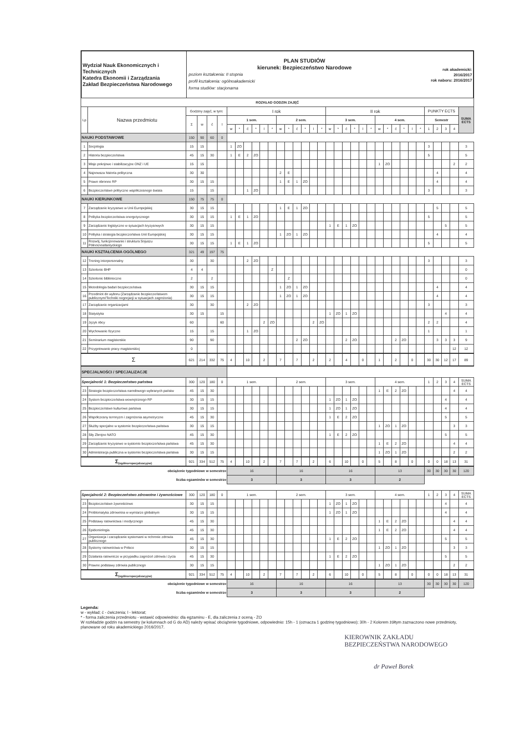Wydział Nauk Ekonomicznych i Technicznych
Katedra Ekonomii i Zarządzania
Zakład Bezpieczeństwa Narodowego
PLAN STUDIÓW
kierunek: Bezpieczeństwo Narodowe
poziom kształcenia: II stopnia
profil kształcenia: ogólnoakademicki
forma studiów: stacjonarna
rok akademicki:
2016/2017
rok naboru: 2016/2017
| ROZKŁAD GODZIN ZAJĘĆ | | | | | | | | | | | | | | | | | | | | | | | | | | | | | | | | | | |
| --- | --- | --- | --- | --- | --- | --- | --- | --- | --- | --- | --- | --- | --- | --- | --- | --- | --- | --- | --- | --- | --- | --- | --- | --- | --- | --- | --- | --- | --- | --- | --- | --- | --- | --- |
| Lp | Nazwa przedmiotu | Godziny zajęć, w tym: | | | | I rok | | | | | | | | | | | | II rok | | | | | | | | | | | | PUNKTY ECTS | | | | SUMA ECTS |
| | | Σ | w | ć | l | 1 sem. | | | | | | 2 sem. | | | | | | 3 sem. | | | | | | 4 sem. | | | | | | Semestr | | | | |
| | | | | | | w | * | ć | * | l | * | w | * | ć | * | l | * | w | * | ć | * | l | * | w | * | ć | * | l | * | 1 | 2 | 3 | 4 | |
| NAUKI PODSTAWOWE | | 150 | 90 | 60 | 0 | | | | | | | | | | | | | | | | | | | | | | | | | | | | | |
| 1 | Socjologia | 15 | 15 | | | 1 | ZO | | | | | | | | | | | | | | | | | | | | | | | 3 | | | | 3 |
| 2 | Historia bezpieczeństwa | 45 | 15 | 30 | | 1 | E | 2 | ZO | | | | | | | | | | | | | | | | | | | | | 5 | | | | 5 |
| 3 | Misje pokojowe i stabilizacyjne ONZ i UE | 15 | 15 | | | | | | | | | | | | | | | | | | | | | 1 | ZO | | | | | | | | 2 | 2 |
| 4 | Najnowsza historia polityczna | 30 | 30 | | | | | | | | | 2 | E | | | | | | | | | | | | | | | | | | 4 | | | 4 |
| 5 | Prawo obronne RP | 30 | 15 | 15 | | | | | | | | 1 | E | 1 | ZO | | | | | | | | | | | | | | | | 4 | | | 4 |
| 6 | Bezpieczeństwo polityczne współczesnego świata | 15 | | 15 | | | | 1 | ZO | | | | | | | | | | | | | | | | | | | | | 3 | | | | 3 |
| NAUKI KIERUNKOWE | | 150 | 75 | 75 | 0 | | | | | | | | | | | | | | | | | | | | | | | | | | | | | |
| 7 | Zarządzanie kryzysowe w Unii Europejskiej | 30 | 15 | 15 | | | | | | | | 1 | E | 1 | ZO | | | | | | | | | | | | | | | | 5 | | | 5 |
| 8 | Polityka bezpieczeństwa energetycznego | 30 | 15 | 15 | | 1 | E | 1 | ZO | | | | | | | | | | | | | | | | | | | | | 5 | | | | 5 |
| 9 | Zarządzanie logistyczne w sytuacjach kryzysowych | 30 | 15 | 15 | | | | | | | | | | | | | | 1 | E | 1 | ZO | | | | | | | | | | | 5 | | 5 |
| 10 | Polityka i strategia bezpieczeństwa Unii Europejskiej | 30 | 15 | 15 | | | | | | | | 1 | ZO | 1 | ZO | | | | | | | | | | | | | | | | 4 | | | 4 |
| 11 | Rozwój, funkcjonowanie i struktura Sojuszu Północnoatlantyckiego | 30 | 15 | 15 | | 1 | E | 1 | ZO | | | | | | | | | | | | | | | | | | | | | 5 | | | | 5 |
| NAUKI KSZTAŁCENIA OGÓLNEGO | | 321 | 49 | 197 | 75 | | | | | | | | | | | | | | | | | | | | | | | | | | | | | |
| 12 | Trening interpersonalny | 30 | | 30 | | | | 2 | ZO | | | | | | | | | | | | | | | | | | | | | 3 | | | | 3 |
| 13 | Szkolenie BHP | 4 | 4 | | | | | | | | Z | | | | | | | | | | | | | | | | | | | | | | | 0 |
| 14 | Szkolenie biblioteczne | 2 | | 2 | | | | | | | | | Z | | | | | | | | | | | | | | | | | | | | | 0 |
| 15 | Metodologia badań bezpieczeństwa | 30 | 15 | 15 | | | | | | | | 1 | ZO | 1 | ZO | | | | | | | | | | | | | | | | 4 | | | 4 |
| 16 | Przedmiot do wyboru (Zarządzanie bezpieczeństwem publicznym/Techniki negocjacji w sytuacjach zagrożenia) | 30 | 15 | 15 | | | | | | | | 1 | ZO | 1 | ZO | | | | | | | | | | | | | | | | 4 | | | 4 |
| 17 | Zarządzanie organizacjami | 30 | | 30 | | | | 2 | ZO | | | | | | | | | | | | | | | | | | | | | 3 | | | | 3 |
| 18 | Statystyka | 30 | 15 | | 15 | | | | | | | | | | | | | 1 | ZO | 1 | ZO | | | | | | | | | | | 4 | | 4 |
| 19 | Język obcy | 60 | | | 60 | | | | | 2 | ZO | | | | | 2 | ZO | | | | | | | | | | | | | 2 | 2 | | | 4 |
| 20 | Wychowanie fizyczne | 15 | | 15 | | | | 1 | ZO | | | | | | | | | | | | | | | | | | | | | 1 | | | | 1 |
| 21 | Seminarium magisterskie | 90 | | 90 | | | | | | | | | | 2 | ZO | | | | | 2 | ZO | | | | | 2 | ZO | | | | 3 | 3 | 3 | 9 |
| 22 | Przygotowanie pracy magisterskiej | 0 | | | | | | | | | | | | | | | | | | | | | | | | | | | | | | | 12 | 12 |
| Σ | | 621 | 214 | 332 | 75 | 4 | | 10 | | 2 | | 7 | | 7 | | 2 | | 2 | | 4 | | 0 | | 1 | | 2 | | 0 | | 30 | 30 | 12 | 17 | 89 |
| SPECJALNOŚCI / SPECJALIZACJE | | | | | | | | | | | | | | | | | | | | | | | | | | | | | | | | | | |
| Specjalność 1: Bezpieczeństwo państwa | | 300 | 120 | 180 | 0 | 1 sem. | | | | | | 2 sem. | | | | | | 3 sem. | | | | | | 4 sem. | | | | | | 1 | 2 | 3 | 4 | SUMA ECTS |
| 23 | Strategie bezpieczeństwa narodowego wybranych państw | 45 | 15 | 30 | | | | | | | | | | | | | | | | | | | | 1 | E | 2 | ZO | | | | | | 4 | 4 |
| 24 | System bezpieczeństwa wewnętrznego RP | 30 | 15 | 15 | | | | | | | | | | | | | | 1 | ZO | 1 | ZO | | | | | | | | | | | 4 | | 4 |
| 25 | Bezpieczeństwo kulturowe państwa | 30 | 15 | 15 | | | | | | | | | | | | | | 1 | ZO | 1 | ZO | | | | | | | | | | | 4 | | 4 |
| 26 | Współczesny terroryzm i zagrożenia asymetryczne | 45 | 15 | 30 | | | | | | | | | | | | | | 1 | E | 2 | ZO | | | | | | | | | | | 5 | | 5 |
| 27 | Służby specjalne w systemie bezpieczeństwa państwa | 30 | 15 | 15 | | | | | | | | | | | | | | | | | | | | 1 | ZO | 1 | ZO | | | | | | 3 | 3 |
| 28 | Siły Zbrojne NATO | 45 | 15 | 30 | | | | | | | | | | | | | | 1 | E | 2 | ZO | | | | | | | | | | | 5 | | 5 |
| 29 | Zarządzanie kryzysowe w systemie bezpieczeństwa państwa | 45 | 15 | 30 | | | | | | | | | | | | | | | | | | | | 1 | E | 2 | ZO | | | | | | 4 | 4 |
| 30 | Administracja publiczna w systemie bezpieczeństwa państwa | 30 | 15 | 15 | | | | | | | | | | | | | | | | | | | | 1 | ZO | 1 | ZO | | | | | | 2 | 2 |
| Σ<sub>(ogólna+specjalizacyjne)</sub> | | 921 | 334 | 512 | 75 | 4 | | 10 | | 2 | | 7 | | 7 | | 2 | | 6 | | 10 | | 0 | | 5 | | 8 | | 0 | | 0 | 0 | 18 | 13 | 31 |
| obciążenie tygodniowe w semestrze | | | | | | 16 | | | | | | 16 | | | | | | 16 | | | | | | 13 | | | | | | 30 | 30 | 30 | 30 | 120 |
| liczba egzaminów w semestrze | | | | | | 3 | | | | | | 3 | | | | | | 3 | | | | | | 2 | | | | | | | | | | |
| Specjalność 2: Bezpieczeństwo zdrowotne i żywnościowe | | 300 | 120 | 180 | 0 | 1 sem. | | | | | | 2 sem. | | | | | | 3 sem. | | | | | | 4 sem. | | | | | | 1 | 2 | 3 | 4 | SUMA ECTS |
| 23 | Bezpieczeństwo żywnościowe | 30 | 15 | 15 | | | | | | | | | | | | | | 1 | ZO | 1 | ZO | | | | | | | | | | | 4 | | 4 |
| 24 | Problematyka zdrowotna w wymiarze globalnym | 30 | 15 | 15 | | | | | | | | | | | | | | 1 | ZO | 1 | ZO | | | | | | | | | | | 4 | | 4 |
| 25 | Podstawy ratownictwa i medycznego | 45 | 15 | 30 | | | | | | | | | | | | | | | | | | | | 1 | E | 2 | ZO | | | | | | 4 | 4 |
| 26 | Epidemiologia | 45 | 15 | 30 | | | | | | | | | | | | | | | | | | | | 1 | E | 2 | ZO | | | | | | 4 | 4 |
| 27 | Organizacja i zarządzanie systemami w ochronie zdrowia publicznego | 45 | 15 | 30 | | | | | | | | | | | | | | 1 | E | 2 | ZO | | | | | | | | | | | 5 | | 5 |
| 28 | Systemy ratownictwa w Polsce | 30 | 15 | 15 | | | | | | | | | | | | | | | | | | | | 1 | ZO | 1 | ZO | | | | | | 3 | 3 |
| 29 | Działania ratownicze w przypadku zagrożeń zdrowia i życia | 45 | 15 | 30 | | | | | | | | | | | | | | 1 | E | 2 | ZO | | | | | | | | | | | 5 | | 5 |
| 30 | Prawne podstawy zdrowia publicznego | 30 | 15 | 15 | | | | | | | | | | | | | | | | | | | | 1 | ZO | 1 | ZO | | | | | | 2 | 2 |
| Σ<sub>(ogólna+specjalizacyjne)</sub> | | 921 | 334 | 512 | 75 | 4 | | 10 | | 2 | | 7 | | 7 | | 2 | | 6 | | 10 | | 0 | | 5 | | 8 | | 0 | | 0 | 0 | 18 | 13 | 31 |
| obciążenie tygodniowe w semestrze | | | | | | 16 | | | | | | 16 | | | | | | 16 | | | | | | 13 | | | | | | 30 | 30 | 30 | 30 | 120 |
| liczba egzaminów w semestrze | | | | | | 3 | | | | | | 3 | | | | | | 3 | | | | | | 2 | | | | | | | | | | |
Legenda:
w - wykład; ć - ćwiczenia; l - lektorat;
* - forma zaliczenia przedmiotu - wstawić odpowiednio: dla egzaminu - E, dla zaliczenia z oceną - ZO
W rozkładzie godzin na semestry (w kolumnach od G do AD) należy wpisać obciążenie tygodniowe, odpowiednio: 15h - 1 (oznacza 1 godzinę tygodniowo); 30h - 2 Kolorem żółtym zaznaczono nowe przedmioty, planowane od roku akademickiego 2016/2017.
KIEROWNIK ZAKŁADU
BEZPIECZEŃSTWA NARODOWEGO
dr Paweł Borek